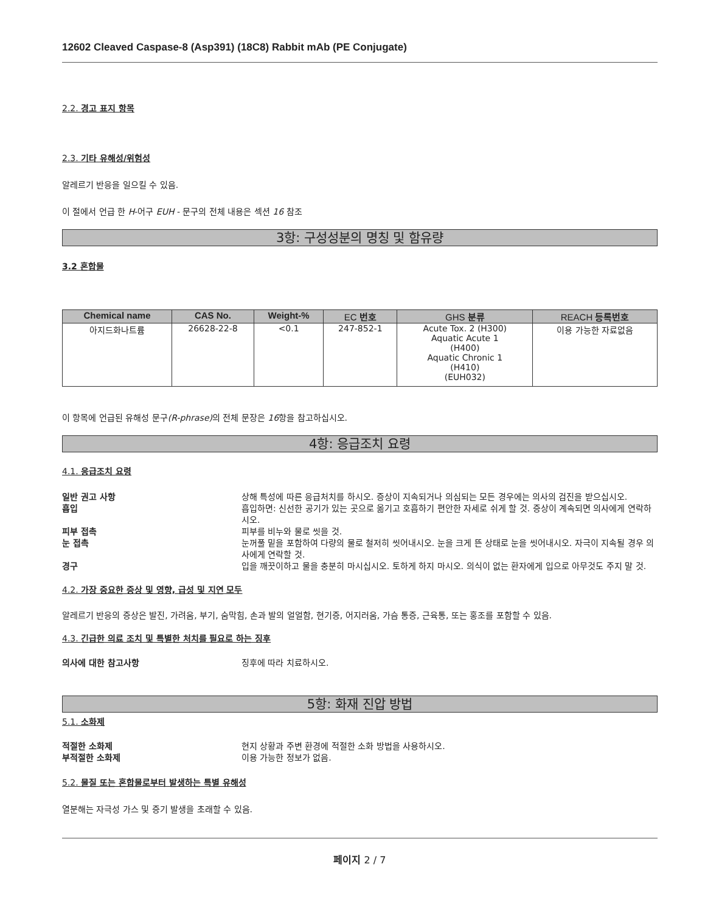12602 Cleaved Caspase-8 (Asp391) (18C8) Rabbit mAb (PE Conjugate)
2.2. 경고 표지 항목
2.3. 기타 유해성/위험성
알레르기 반응을 일으킬 수 있음.
이 절에서 언급 한 H-어구 EUH - 문구의 전체 내용은 섹션 16 참조
3항: 구성성분의 명칭 및 함유량
3.2 혼합물
| Chemical name | CAS No. | Weight-% | EC 번호 | GHS 분류 | REACH 등록번호 |
| --- | --- | --- | --- | --- | --- |
| 아지드화나트륨 | 26628-22-8 | <0.1 | 247-852-1 | Acute Tox. 2 (H300) Aquatic Acute 1 (H400) Aquatic Chronic 1 (H410) (EUH032) | 이용 가능한 자료없음 |
이 항목에 언급된 유해성 문구(R-phrase) 의 전체 문장은 16항을 참고하십시오.
4항: 응급조치 요령
4.1. 응급조치 요령
일반 권고 사항 상해 특성에 따른 응급처치를 하시오. 증상이 지속되거나 의심되는 모든 경우에는 의사의 검진을 받으십시오.
흡입 흡입하면: 신선한 공기가 있는 곳으로 옮기고 호흡하기 편안한 자세로 쉬게 할 것. 증상이 계속되면 의사에게 연락하시오.
피부 접촉 피부를 비누와 물로 씻을 것.
눈 접촉 눈꺼풀 밑을 포함하여 다량의 물로 철저히 씻어내시오. 눈을 크게 뜬 상태로 눈을 씻어내시오. 자극이 지속될 경우 의사에게 연락할 것.
경구 입을 깨끗이하고 물을 충분히 마시십시오. 토하게 하지 마시오. 의식이 없는 환자에게 입으로 아무것도 주지 말 것.
4.2. 가장 중요한 증상 및 영향, 급성 및 지연 모두
알레르기 반응의 증상은 발진, 가려움, 부기, 숨막힘, 손과 발의 얼얼함, 현기증, 어지러움, 가슴 통증, 근육통, 또는 홍조를 포함할 수 있음.
4.3. 긴급한 의료 조치 및 특별한 처치를 필요로 하는 징후
의사에 대한 참고사항 징후에 따라 치료하시오.
5항: 화재 진압 방법
5.1. 소화제
적절한 소화제 현지 상황과 주변 환경에 적절한 소화 방법을 사용하시오.
부적절한 소화제 이용 가능한 정보가 없음.
5.2. 물질 또는 혼합물로부터 발생하는 특별 유해성
열분해는 자극성 가스 및 증기 발생을 초래할 수 있음.
페이지 2 / 7